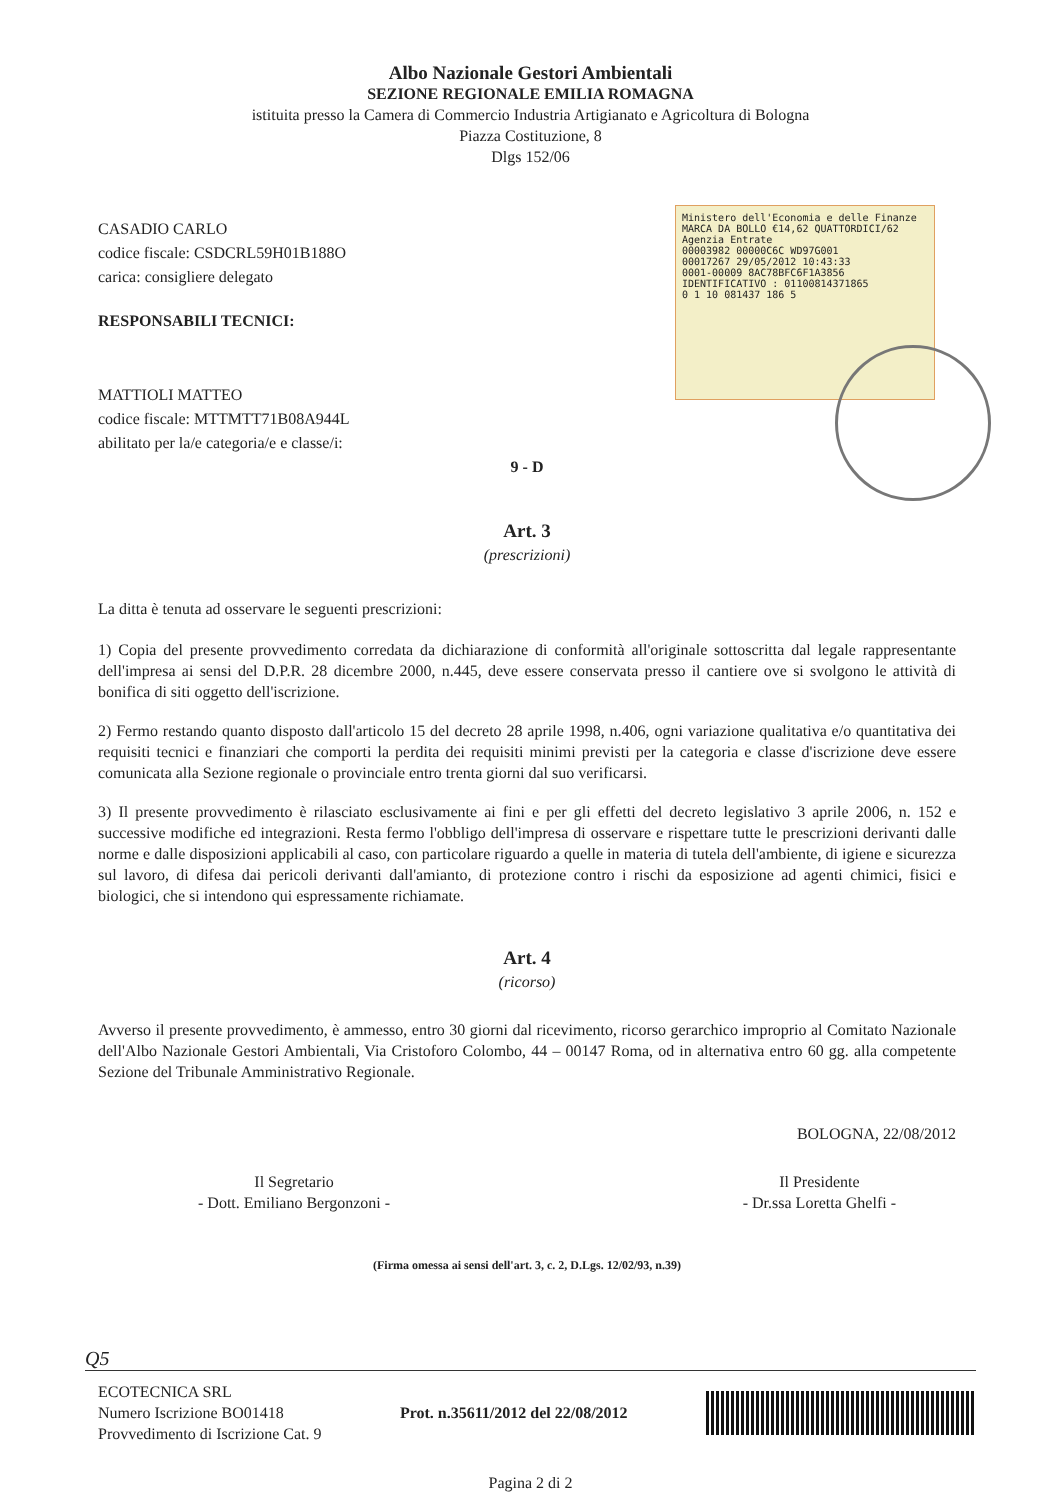Albo Nazionale Gestori Ambientali
SEZIONE REGIONALE EMILIA ROMAGNA
istituita presso la Camera di Commercio Industria Artigianato e Agricoltura di Bologna
Piazza Costituzione, 8
Dlgs 152/06
Ministero dell'Economia e delle Finanze MARCA DA BOLLO €14,62 QUATTORDICI/62
Agenzia Entrate
00003982 00000C6C WD97G001
00017267 29/05/2012 10:43:33
0001-00009 8AC78BFC6F1A3856
IDENTIFICATIVO : 01100814371865
0 1 10 081437 186 5
CASADIO CARLO
codice fiscale: CSDCRL59H01B188O
carica: consigliere delegato
RESPONSABILI TECNICI:
MATTIOLI MATTEO
codice fiscale: MTTMTT71B08A944L
abilitato per la/e categoria/e e classe/i:
9 - D
Art. 3
(prescrizioni)
La ditta è tenuta ad osservare le seguenti prescrizioni:
1) Copia del presente provvedimento corredata da dichiarazione di conformità all'originale sottoscritta dal legale rappresentante dell'impresa ai sensi del D.P.R. 28 dicembre 2000, n.445, deve essere conservata presso il cantiere ove si svolgono le attività di bonifica di siti oggetto dell'iscrizione.
2) Fermo restando quanto disposto dall'articolo 15 del decreto 28 aprile 1998, n.406, ogni variazione qualitativa e/o quantitativa dei requisiti tecnici e finanziari che comporti la perdita dei requisiti minimi previsti per la categoria e classe d'iscrizione deve essere comunicata alla Sezione regionale o provinciale entro trenta giorni dal suo verificarsi.
3) Il presente provvedimento è rilasciato esclusivamente ai fini e per gli effetti del decreto legislativo 3 aprile 2006, n. 152 e successive modifiche ed integrazioni. Resta fermo l'obbligo dell'impresa di osservare e rispettare tutte le prescrizioni derivanti dalle norme e dalle disposizioni applicabili al caso, con particolare riguardo a quelle in materia di tutela dell'ambiente, di igiene e sicurezza sul lavoro, di difesa dai pericoli derivanti dall'amianto, di protezione contro i rischi da esposizione ad agenti chimici, fisici e biologici, che si intendono qui espressamente richiamate.
Art. 4
(ricorso)
Avverso il presente provvedimento, è ammesso, entro 30 giorni dal ricevimento, ricorso gerarchico improprio al Comitato Nazionale dell'Albo Nazionale Gestori Ambientali, Via Cristoforo Colombo, 44 – 00147 Roma, od in alternativa entro 60 gg. alla competente Sezione del Tribunale Amministrativo Regionale.
BOLOGNA, 22/08/2012
Il Segretario
- Dott. Emiliano Bergonzoni -
Il Presidente
- Dr.ssa Loretta Ghelfi -
(Firma omessa ai sensi dell'art. 3, c. 2, D.Lgs. 12/02/93, n.39)
Q5
ECOTECNICA SRL
Numero Iscrizione BO01418
Provvedimento di Iscrizione Cat. 9
Prot. n.35611/2012 del 22/08/2012
Pagina 2 di 2